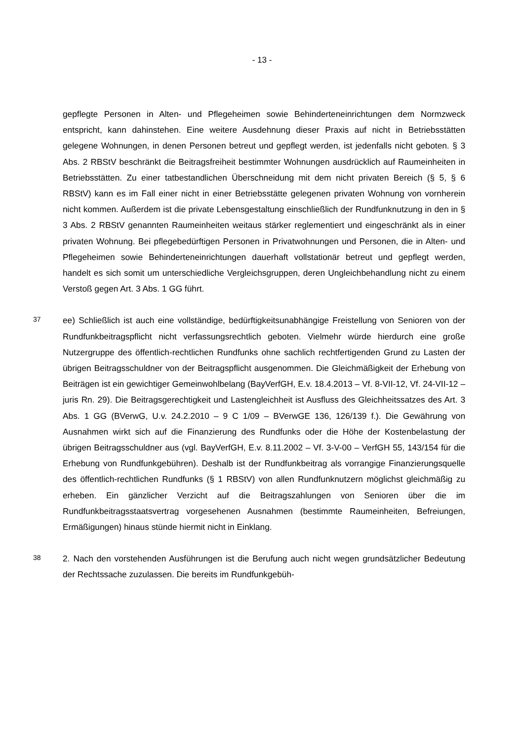- 13 -
gepflegte Personen in Alten- und Pflegeheimen sowie Behinderteneinrichtungen dem Normzweck entspricht, kann dahinstehen. Eine weitere Ausdehnung dieser Praxis auf nicht in Betriebsstätten gelegene Wohnungen, in denen Personen betreut und gepflegt werden, ist jedenfalls nicht geboten. § 3 Abs. 2 RBStV beschränkt die Beitragsfreiheit bestimmter Wohnungen ausdrücklich auf Raumeinheiten in Betriebsstätten. Zu einer tatbestandlichen Überschneidung mit dem nicht privaten Bereich (§ 5, § 6 RBStV) kann es im Fall einer nicht in einer Betriebsstätte gelegenen privaten Wohnung von vornherein nicht kommen. Außerdem ist die private Lebensgestaltung einschließlich der Rundfunknutzung in den in § 3 Abs. 2 RBStV genannten Raumeinheiten weitaus stärker reglementiert und eingeschränkt als in einer privaten Wohnung. Bei pflegebedürftigen Personen in Privatwohnungen und Personen, die in Alten- und Pflegeheimen sowie Behinderteneinrichtungen dauerhaft vollstationär betreut und gepflegt werden, handelt es sich somit um unterschiedliche Vergleichsgruppen, deren Ungleichbehandlung nicht zu einem Verstoß gegen Art. 3 Abs. 1 GG führt.
37
ee) Schließlich ist auch eine vollständige, bedürftigkeitsunabhängige Freistellung von Senioren von der Rundfunkbeitragspflicht nicht verfassungsrechtlich geboten. Vielmehr würde hierdurch eine große Nutzergruppe des öffentlich-rechtlichen Rundfunks ohne sachlich rechtfertigenden Grund zu Lasten der übrigen Beitragsschuldner von der Beitragspflicht ausgenommen. Die Gleichmäßigkeit der Erhebung von Beiträgen ist ein gewichtiger Gemeinwohlbelang (BayVerfGH, E.v. 18.4.2013 – Vf. 8-VII-12, Vf. 24-VII-12 – juris Rn. 29). Die Beitragsgerechtigkeit und Lastengleichheit ist Ausfluss des Gleichheitssatzes des Art. 3 Abs. 1 GG (BVerwG, U.v. 24.2.2010 – 9 C 1/09 – BVerwGE 136, 126/139 f.). Die Gewährung von Ausnahmen wirkt sich auf die Finanzierung des Rundfunks oder die Höhe der Kostenbelastung der übrigen Beitragsschuldner aus (vgl. BayVerfGH, E.v. 8.11.2002 – Vf. 3-V-00 – VerfGH 55, 143/154 für die Erhebung von Rundfunkgebühren). Deshalb ist der Rundfunkbeitrag als vorrangige Finanzierungsquelle des öffentlich-rechtlichen Rundfunks (§ 1 RBStV) von allen Rundfunknutzern möglichst gleichmäßig zu erheben. Ein gänzlicher Verzicht auf die Beitragszahlungen von Senioren über die im Rundfunkbeitragsstaatsvertrag vorgesehenen Ausnahmen (bestimmte Raumeinheiten, Befreiungen, Ermäßigungen) hinaus stünde hiermit nicht in Einklang.
38
2. Nach den vorstehenden Ausführungen ist die Berufung auch nicht wegen grundsätzlicher Bedeutung der Rechtssache zuzulassen. Die bereits im Rundfunkgebüh-